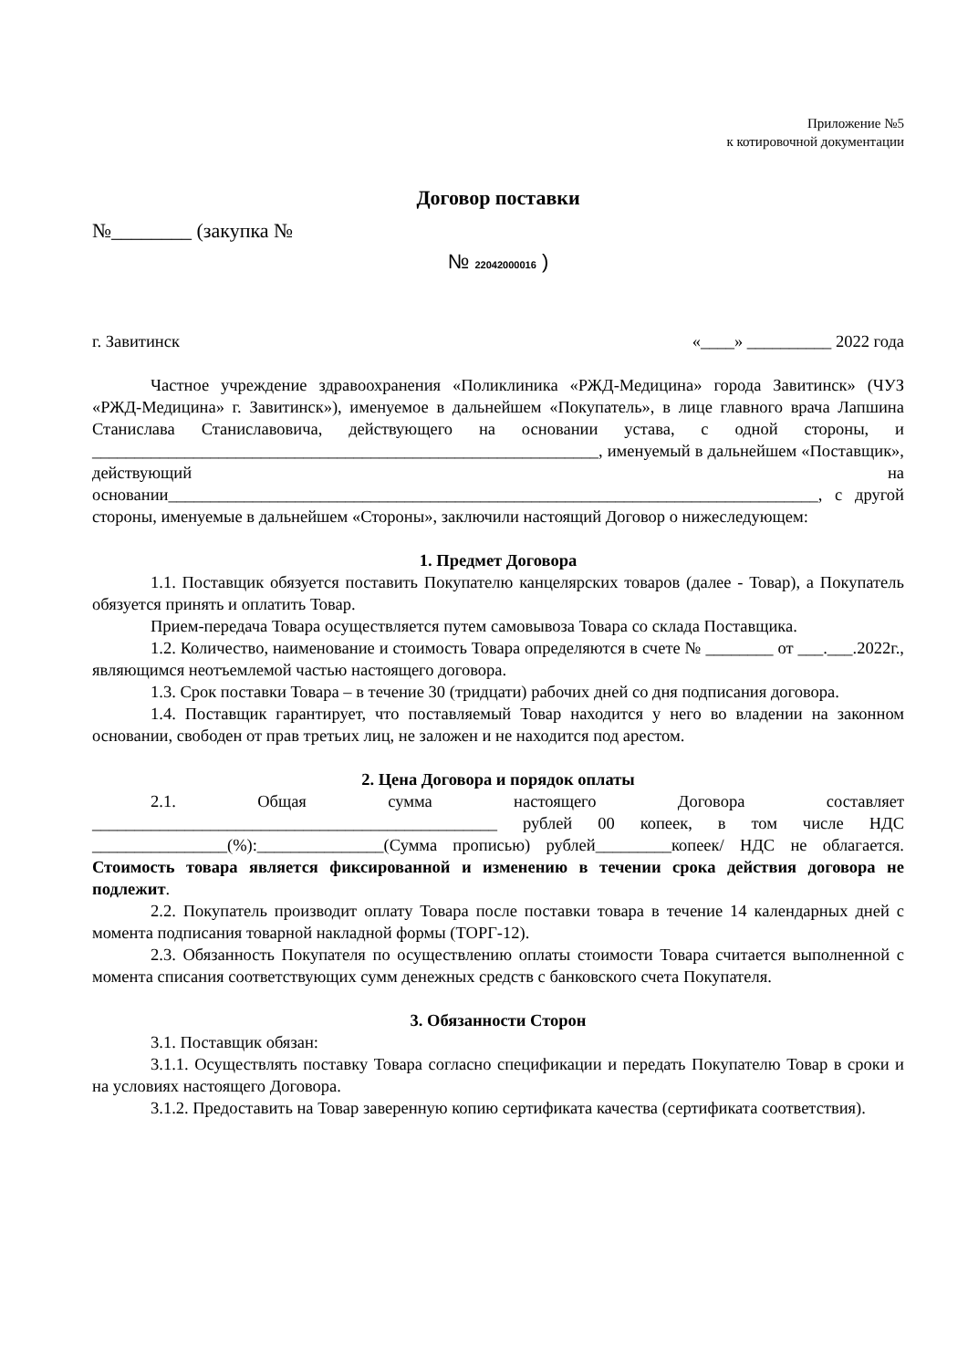Приложение №5
к котировочной документации
Договор поставки
№________ (закупка №
№ 22042000016 )
г. Завитинск «____» __________ 2022 года
Частное учреждение здравоохранения «Поликлиника «РЖД-Медицина» города Завитинск» (ЧУЗ «РЖД-Медицина» г. Завитинск»), именуемое в дальнейшем «Покупатель», в лице главного врача Лапшина Станислава Станиславовича, действующего на основании устава, с одной стороны, и ____________________________________________________________, именуемый в дальнейшем «Поставщик», действующий на основании_____________________________________________________________________________, с другой стороны, именуемые в дальнейшем «Стороны», заключили настоящий Договор о нижеследующем:
1. Предмет Договора
1.1. Поставщик обязуется поставить Покупателю канцелярских товаров (далее - Товар), а Покупатель обязуется принять и оплатить Товар.
Прием-передача Товара осуществляется путем самовывоза Товара со склада Поставщика.
1.2. Количество, наименование и стоимость Товара определяются в счете № ________ от ___.___.2022г., являющимся неотъемлемой частью настоящего договора.
1.3. Срок поставки Товара – в течение 30 (тридцати) рабочих дней со дня подписания договора.
1.4. Поставщик гарантирует, что поставляемый Товар находится у него во владении на законном основании, свободен от прав третьих лиц, не заложен и не находится под арестом.
2. Цена Договора и порядок оплаты
2.1. Общая сумма настоящего Договора составляет ________________________________________________ рублей 00 копеек, в том числе НДС ________________(%):_______________(Сумма прописью) рублей_________копеек/ НДС не облагается. Стоимость товара является фиксированной и изменению в течении срока действия договора не подлежит.
2.2. Покупатель производит оплату Товара после поставки товара в течение 14 календарных дней с момента подписания товарной накладной формы (ТОРГ-12).
2.3. Обязанность Покупателя по осуществлению оплаты стоимости Товара считается выполненной с момента списания соответствующих сумм денежных средств с банковского счета Покупателя.
3. Обязанности Сторон
3.1. Поставщик обязан:
3.1.1. Осуществлять поставку Товара согласно спецификации и передать Покупателю Товар в сроки и на условиях настоящего Договора.
3.1.2. Предоставить на Товар заверенную копию сертификата качества (сертификата соответствия).